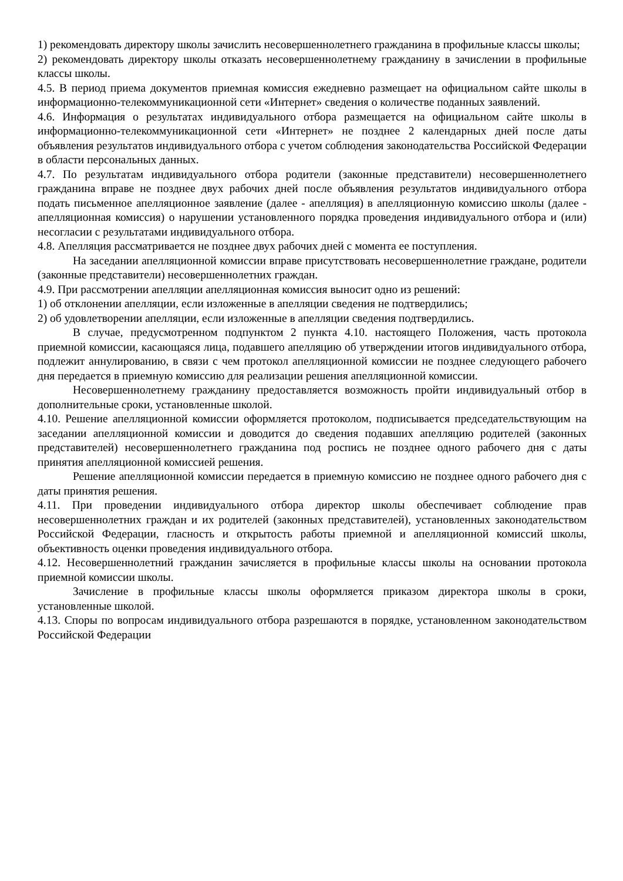1) рекомендовать директору школы зачислить несовершеннолетнего гражданина в профильные классы школы;
2) рекомендовать директору школы отказать несовершеннолетнему гражданину в зачислении в профильные классы школы.
4.5. В период приема документов приемная комиссия ежедневно размещает на официальном сайте школы в информационно-телекоммуникационной сети «Интернет» сведения о количестве поданных заявлений.
4.6. Информация о результатах индивидуального отбора размещается на официальном сайте школы в информационно-телекоммуникационной сети «Интернет» не позднее 2 календарных дней после даты объявления результатов индивидуального отбора с учетом соблюдения законодательства Российской Федерации в области персональных данных.
4.7. По результатам индивидуального отбора родители (законные представители) несовершеннолетнего гражданина вправе не позднее двух рабочих дней после объявления результатов индивидуального отбора подать письменное апелляционное заявление (далее - апелляция) в апелляционную комиссию школы (далее - апелляционная комиссия) о нарушении установленного порядка проведения индивидуального отбора и (или) несогласии с результатами индивидуального отбора.
4.8. Апелляция рассматривается не позднее двух рабочих дней с момента ее поступления.
На заседании апелляционной комиссии вправе присутствовать несовершеннолетние граждане, родители (законные представители) несовершеннолетних граждан.
4.9. При рассмотрении апелляции апелляционная комиссия выносит одно из решений:
1) об отклонении апелляции, если изложенные в апелляции сведения не подтвердились;
2) об удовлетворении апелляции, если изложенные в апелляции сведения подтвердились.
В случае, предусмотренном подпунктом 2 пункта 4.10. настоящего Положения, часть протокола приемной комиссии, касающаяся лица, подавшего апелляцию об утверждении итогов индивидуального отбора, подлежит аннулированию, в связи с чем протокол апелляционной комиссии не позднее следующего рабочего дня передается в приемную комиссию для реализации решения апелляционной комиссии.
Несовершеннолетнему гражданину предоставляется возможность пройти индивидуальный отбор в дополнительные сроки, установленные школой.
4.10. Решение апелляционной комиссии оформляется протоколом, подписывается председательствующим на заседании апелляционной комиссии и доводится до сведения подавших апелляцию родителей (законных представителей) несовершеннолетнего гражданина под роспись не позднее одного рабочего дня с даты принятия апелляционной комиссией решения.
Решение апелляционной комиссии передается в приемную комиссию не позднее одного рабочего дня с даты принятия решения.
4.11. При проведении индивидуального отбора директор школы обеспечивает соблюдение прав несовершеннолетних граждан и их родителей (законных представителей), установленных законодательством Российской Федерации, гласность и открытость работы приемной и апелляционной комиссий школы, объективность оценки проведения индивидуального отбора.
4.12. Несовершеннолетний гражданин зачисляется в профильные классы школы на основании протокола приемной комиссии школы.
Зачисление в профильные классы школы оформляется приказом директора школы в сроки, установленные школой.
4.13. Споры по вопросам индивидуального отбора разрешаются в порядке, установленном законодательством Российской Федерации